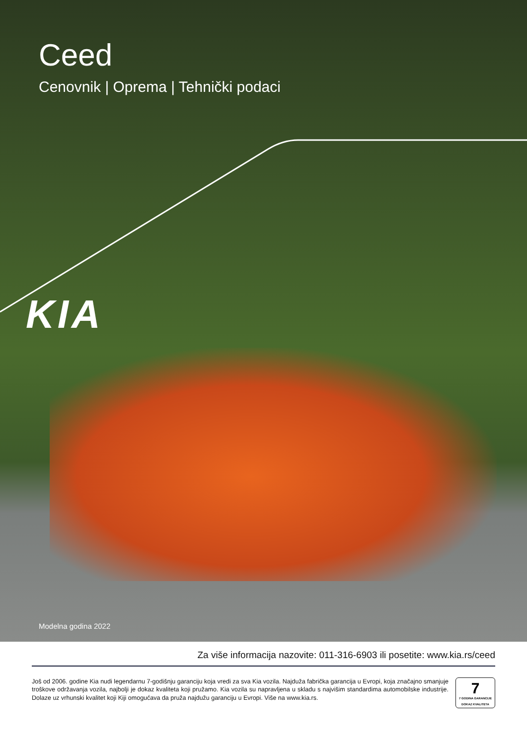Ceed
Cenovnik | Oprema | Tehnički podaci
KIA
Modelna godina 2022
Za više informacija nazovite: 011-316-6903 ili posetite: www.kia.rs/ceed
Još od 2006. godine Kia nudi legendarnu 7-godišnju garanciju koja vredi za sva Kia vozila. Najduža fabrička garancija u Evropi, koja značajno smanjuje troškove održavanja vozila, najbolji je dokaz kvaliteta koji pružamo. Kia vozila su napravljena u skladu s najvišim standardima automobilske industrije. Dolaze uz vrhunski kvalitet koji Kiji omogućava da pruža najdužu garanciju u Evropi. Više na www.kia.rs.
7
7 GODINA GARANCIJE
DOKAZ KVALITETA